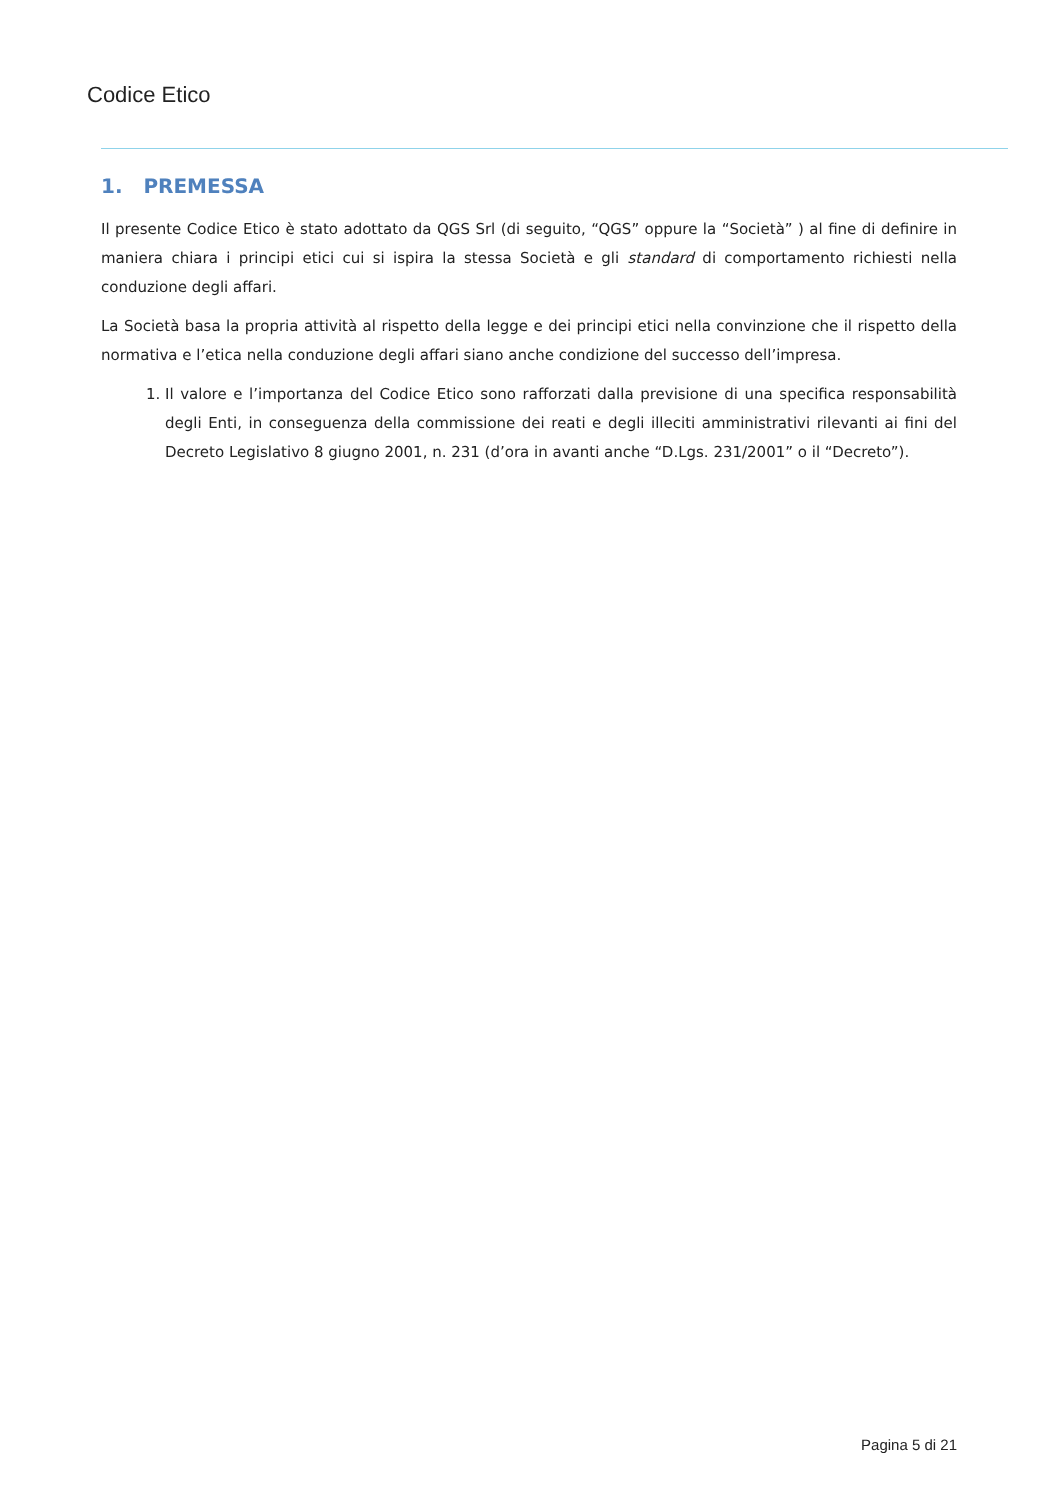Codice Etico
1. PREMESSA
Il presente Codice Etico è stato adottato da QGS Srl (di seguito, “QGS” oppure la “Società” ) al fine di definire in maniera chiara i principi etici cui si ispira la stessa Società e gli standard di comportamento richiesti nella conduzione degli affari.
La Società basa la propria attività al rispetto della legge e dei principi etici nella convinzione che il rispetto della normativa e l’etica nella conduzione degli affari siano anche condizione del successo dell’impresa.
1. Il valore e l’importanza del Codice Etico sono rafforzati dalla previsione di una specifica responsabilità degli Enti, in conseguenza della commissione dei reati e degli illeciti amministrativi rilevanti ai fini del Decreto Legislativo 8 giugno 2001, n. 231 (d’ora in avanti anche “D.Lgs. 231/2001” o il “Decreto”).
Pagina 5 di 21